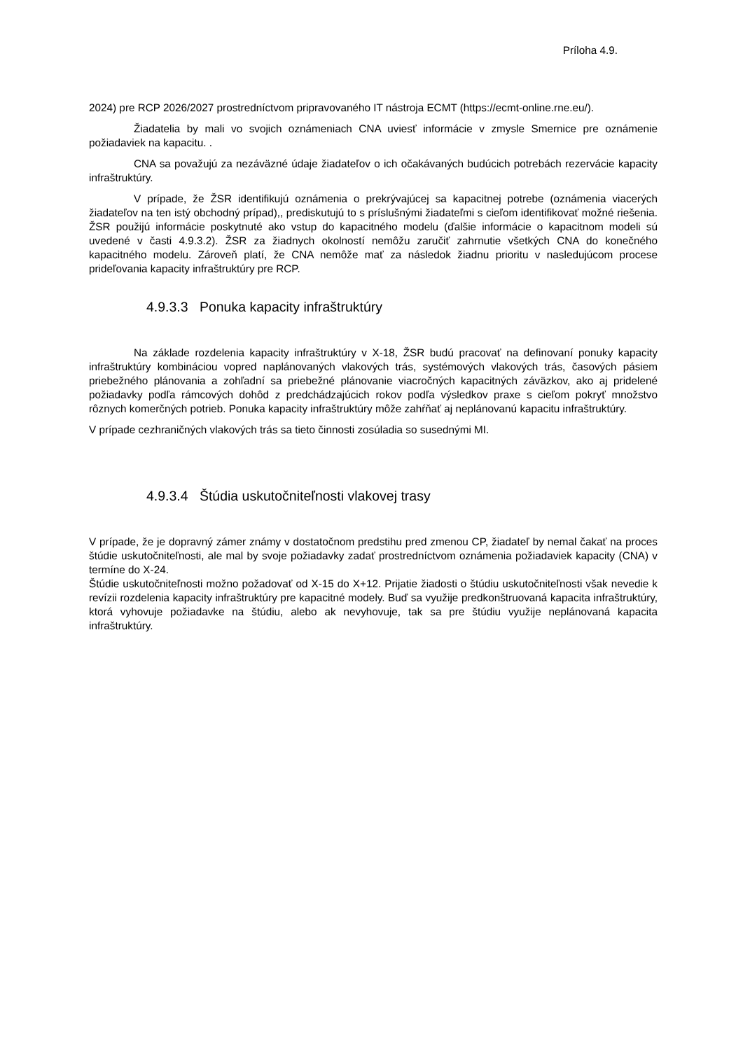Príloha 4.9.
2024) pre RCP 2026/2027 prostredníctvom pripravovaného IT nástroja ECMT (https://ecmt-online.rne.eu/).
Žiadatelia by mali vo svojich oznámeniach CNA uviesť informácie v zmysle Smernice pre oznámenie požiadaviek na kapacitu. .
CNA sa považujú za nezáväzné údaje žiadateľov o ich očakávaných budúcich potrebách rezervácie kapacity infraštruktúry.
V prípade, že ŽSR identifikujú oznámenia o prekrývajúcej sa kapacitnej potrebe (oznámenia viacerých žiadateľov na ten istý obchodný prípad),, prediskutujú to s príslušnými žiadateľmi s cieľom identifikovať možné riešenia. ŽSR použijú informácie poskytnuté ako vstup do kapacitného modelu (ďalšie informácie o kapacitnom modeli sú uvedené v časti 4.9.3.2). ŽSR za žiadnych okolností nemôžu zaručiť zahrnutie všetkých CNA do konečného kapacitného modelu. Zároveň platí, že CNA nemôže mať za následok žiadnu prioritu v nasledujúcom procese prideľovania kapacity infraštruktúry pre RCP.
4.9.3.3 Ponuka kapacity infraštruktúry
Na základe rozdelenia kapacity infraštruktúry v X-18, ŽSR budú pracovať na definovaní ponuky kapacity infraštruktúry kombináciou vopred naplánovaných vlakových trás, systémových vlakových trás, časových pásiem priebežného plánovania a zohľadní sa priebežné plánovanie viacročných kapacitných záväzkov, ako aj pridelené požiadavky podľa rámcových dohôd z predchádzajúcich rokov podľa výsledkov praxe s cieľom pokryť množstvo rôznych komerčných potrieb. Ponuka kapacity infraštruktúry môže zahŕňať aj neplánovanú kapacitu infraštruktúry.
V prípade cezhraničných vlakových trás sa tieto činnosti zosúladia so susednými MI.
4.9.3.4 Štúdia uskutočniteľnosti vlakovej trasy
V prípade, že je dopravný zámer známy v dostatočnom predstihu pred zmenou CP, žiadateľ by nemal čakať na proces štúdie uskutočniteľnosti, ale mal by svoje požiadavky zadať prostredníctvom oznámenia požiadaviek kapacity (CNA) v termíne do X-24.
Štúdie uskutočniteľnosti možno požadovať od X-15 do X+12. Prijatie žiadosti o štúdiu uskutočniteľnosti však nevedie k revízii rozdelenia kapacity infraštruktúry pre kapacitné modely. Buď sa využije predkonštruovaná kapacita infraštruktúry, ktorá vyhovuje požiadavke na štúdiu, alebo ak nevyhovuje, tak sa pre štúdiu využije neplánovaná kapacita infraštruktúry.